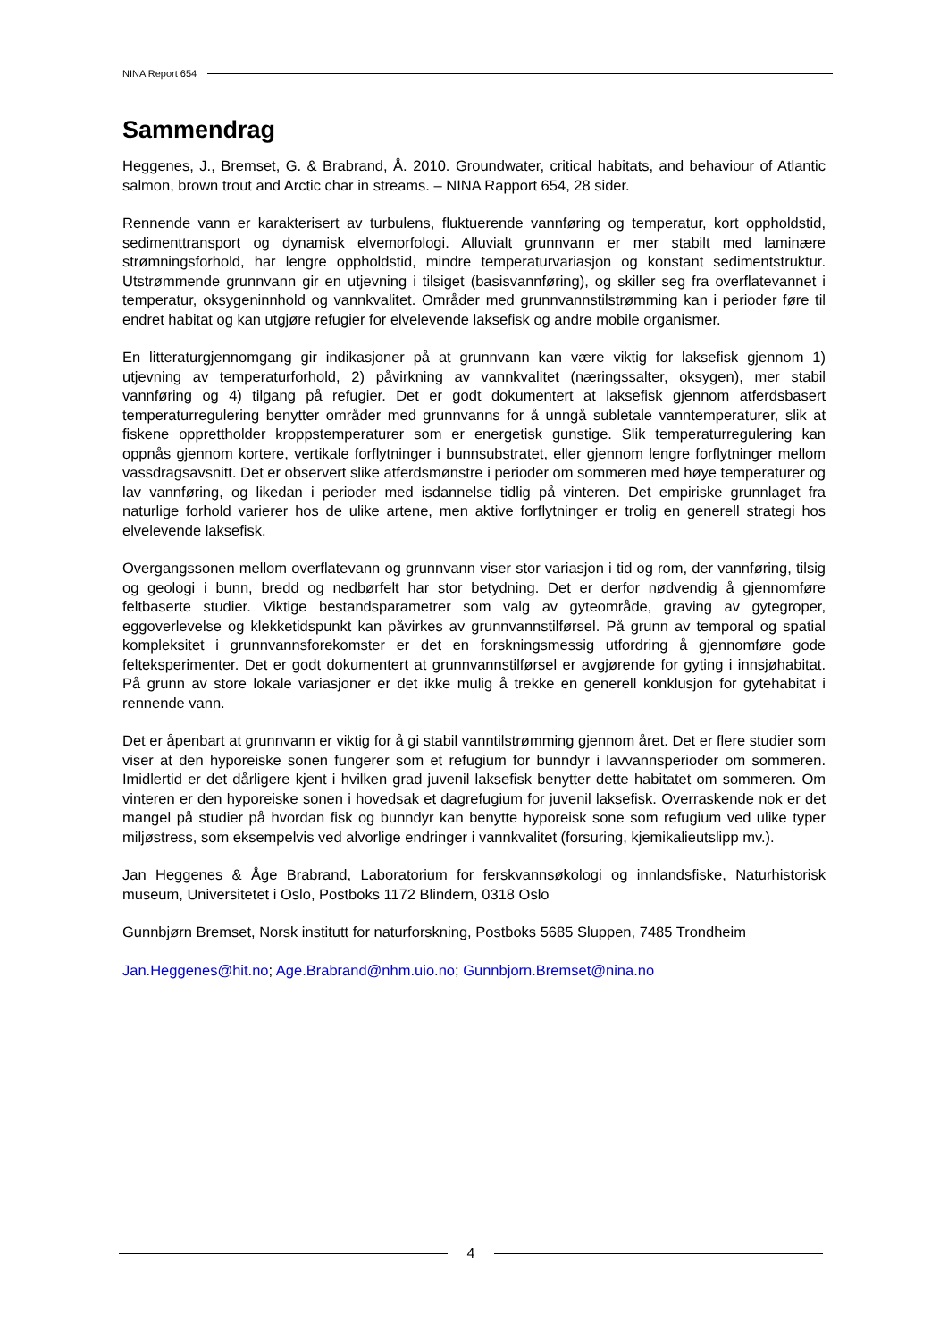NINA Report 654
Sammendrag
Heggenes, J., Bremset, G. & Brabrand, Å. 2010. Groundwater, critical habitats, and behaviour of Atlantic salmon, brown trout and Arctic char in streams. – NINA Rapport 654, 28 sider.
Rennende vann er karakterisert av turbulens, fluktuerende vannføring og temperatur, kort oppholdstid, sedimenttransport og dynamisk elvemorfologi. Alluvialt grunnvann er mer stabilt med laminære strømningsforhold, har lengre oppholdstid, mindre temperaturvariasjon og konstant sedimentstruktur. Utstrømmende grunnvann gir en utjevning i tilsiget (basisvannføring), og skiller seg fra overflatevannet i temperatur, oksygeninnhold og vannkvalitet. Områder med grunnvannstilstrømming kan i perioder føre til endret habitat og kan utgjøre refugier for elvelevende laksefisk og andre mobile organismer.
En litteraturgjennomgang gir indikasjoner på at grunnvann kan være viktig for laksefisk gjennom 1) utjevning av temperaturforhold, 2) påvirkning av vannkvalitet (næringssalter, oksygen), mer stabil vannføring og 4) tilgang på refugier. Det er godt dokumentert at laksefisk gjennom atferdsbasert temperaturregulering benytter områder med grunnvanns for å unngå subletale vanntemperaturer, slik at fiskene opprettholder kroppstemperaturer som er energetisk gunstige. Slik temperaturregulering kan oppnås gjennom kortere, vertikale forflytninger i bunnsubstratet, eller gjennom lengre forflytninger mellom vassdragsavsnitt. Det er observert slike atferdsmønstre i perioder om sommeren med høye temperaturer og lav vannføring, og likedan i perioder med isdannelse tidlig på vinteren. Det empiriske grunnlaget fra naturlige forhold varierer hos de ulike artene, men aktive forflytninger er trolig en generell strategi hos elvelevende laksefisk.
Overgangssonen mellom overflatevann og grunnvann viser stor variasjon i tid og rom, der vannføring, tilsig og geologi i bunn, bredd og nedbørfelt har stor betydning. Det er derfor nødvendig å gjennomføre feltbaserte studier. Viktige bestandsparametrer som valg av gyteområde, graving av gytegroper, eggoverlevelse og klekketidspunkt kan påvirkes av grunnvannstilførsel. På grunn av temporal og spatial kompleksitet i grunnvannsforekomster er det en forskningsmessig utfordring å gjennomføre gode felteksperimenter. Det er godt dokumentert at grunnvannstilførsel er avgjørende for gyting i innsjøhabitat. På grunn av store lokale variasjoner er det ikke mulig å trekke en generell konklusjon for gytehabitat i rennende vann.
Det er åpenbart at grunnvann er viktig for å gi stabil vanntilstrømming gjennom året. Det er flere studier som viser at den hyporeiske sonen fungerer som et refugium for bunndyr i lavvannsperioder om sommeren. Imidlertid er det dårligere kjent i hvilken grad juvenil laksefisk benytter dette habitatet om sommeren. Om vinteren er den hyporeiske sonen i hovedsak et dagrefugium for juvenil laksefisk. Overraskende nok er det mangel på studier på hvordan fisk og bunndyr kan benytte hyporeisk sone som refugium ved ulike typer miljøstress, som eksempelvis ved alvorlige endringer i vannkvalitet (forsuring, kjemikalieutslipp mv.).
Jan Heggenes & Åge Brabrand, Laboratorium for ferskvannsøkologi og innlandsfiske, Naturhistorisk museum, Universitetet i Oslo, Postboks 1172 Blindern, 0318 Oslo
Gunnbjørn Bremset, Norsk institutt for naturforskning, Postboks 5685 Sluppen, 7485 Trondheim
Jan.Heggenes@hit.no; Age.Brabrand@nhm.uio.no; Gunnbjorn.Bremset@nina.no
4